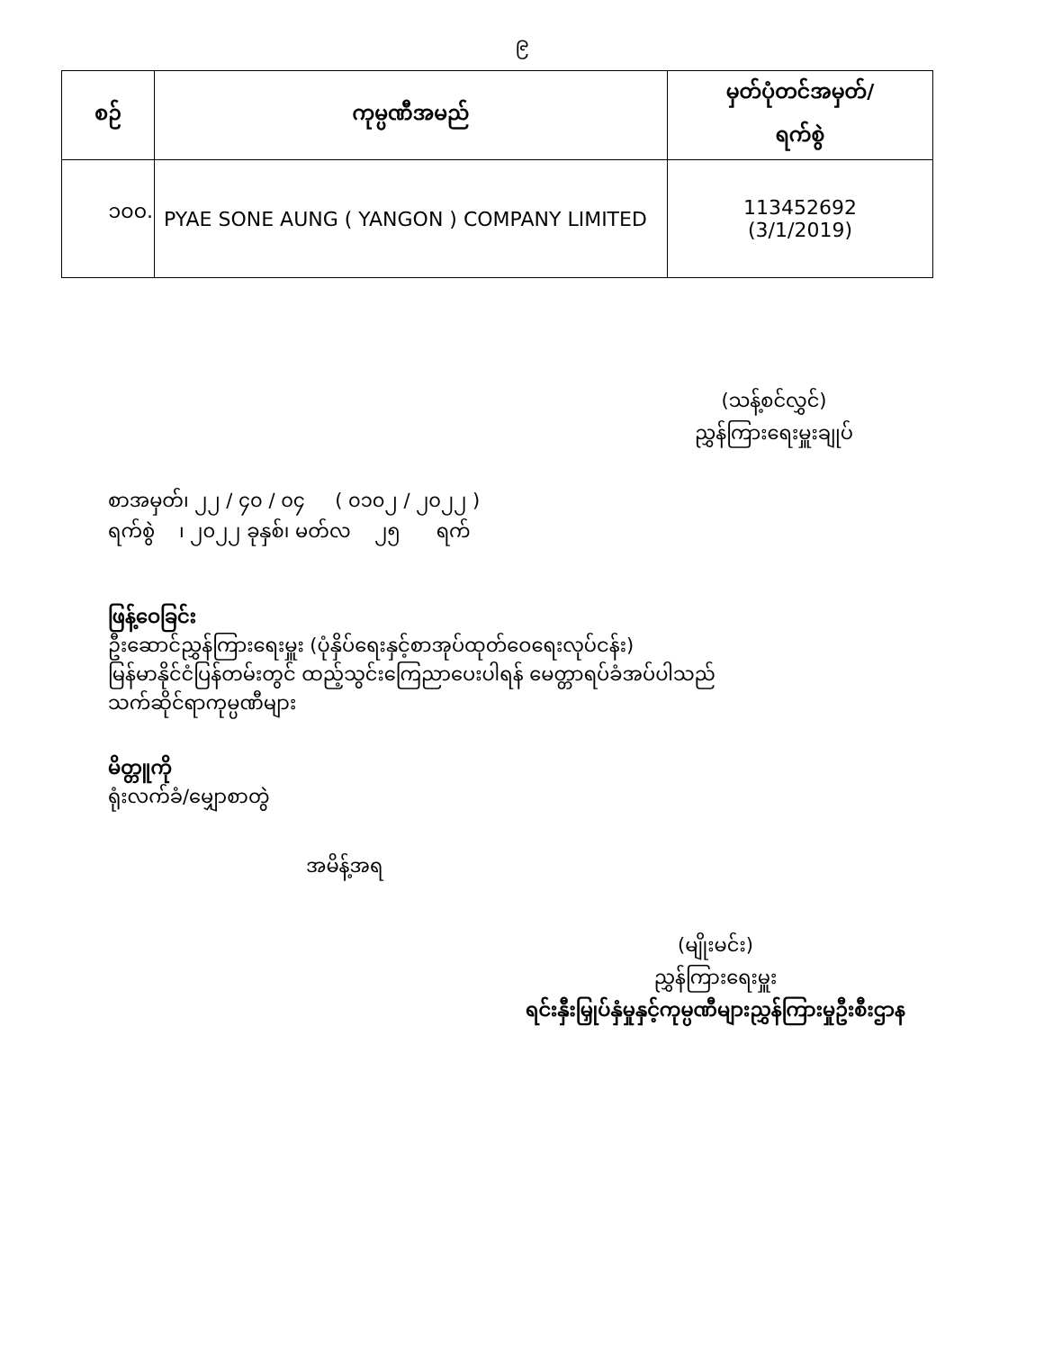၉
| စဉ် | ကုမ္ပဏီအမည် | မှတ်ပုံတင်အမှတ်/ ရက်စွဲ |
| --- | --- | --- |
| ၁၀၀. | PYAE SONE AUNG ( YANGON ) COMPANY LIMITED | 113452692 (3/1/2019) |
(သန့်စင်လွှင်)
ညွှန်ကြားရေးမှူးချုပ်
စာအမှတ်၊ ၂၂ / ၄၀ / ၀၄ ( ၀၁၀၂ / ၂၀၂၂ )
ရက်စွဲ ၊ ၂၀၂၂ ခုနှစ်၊ မတ်လ ၂၅ ရက်
ဖြန့်ဝေခြင်း
ဦးဆောင်ညွှန်ကြားရေးမှူး (ပုံနှိပ်ရေးနှင့်စာအုပ်ထုတ်ဝေရေးလုပ်ငန်း)
မြန်မာနိုင်ငံပြန်တမ်းတွင် ထည့်သွင်းကြေညာပေးပါရန် မေတ္တာရပ်ခံအပ်ပါသည်
သက်ဆိုင်ရာကုမ္ပဏီများ
မိတ္တူကို
ရုံးလက်ခံ/မျှောစာတွဲ
အမိန့်အရ
(မျိုးမင်း)
ညွှန်ကြားရေးမှူး
ရင်းနှီးမြှုပ်နှံမှုနှင့်ကုမ္ပဏီများညွှန်ကြားမှုဦးစီးဌာန